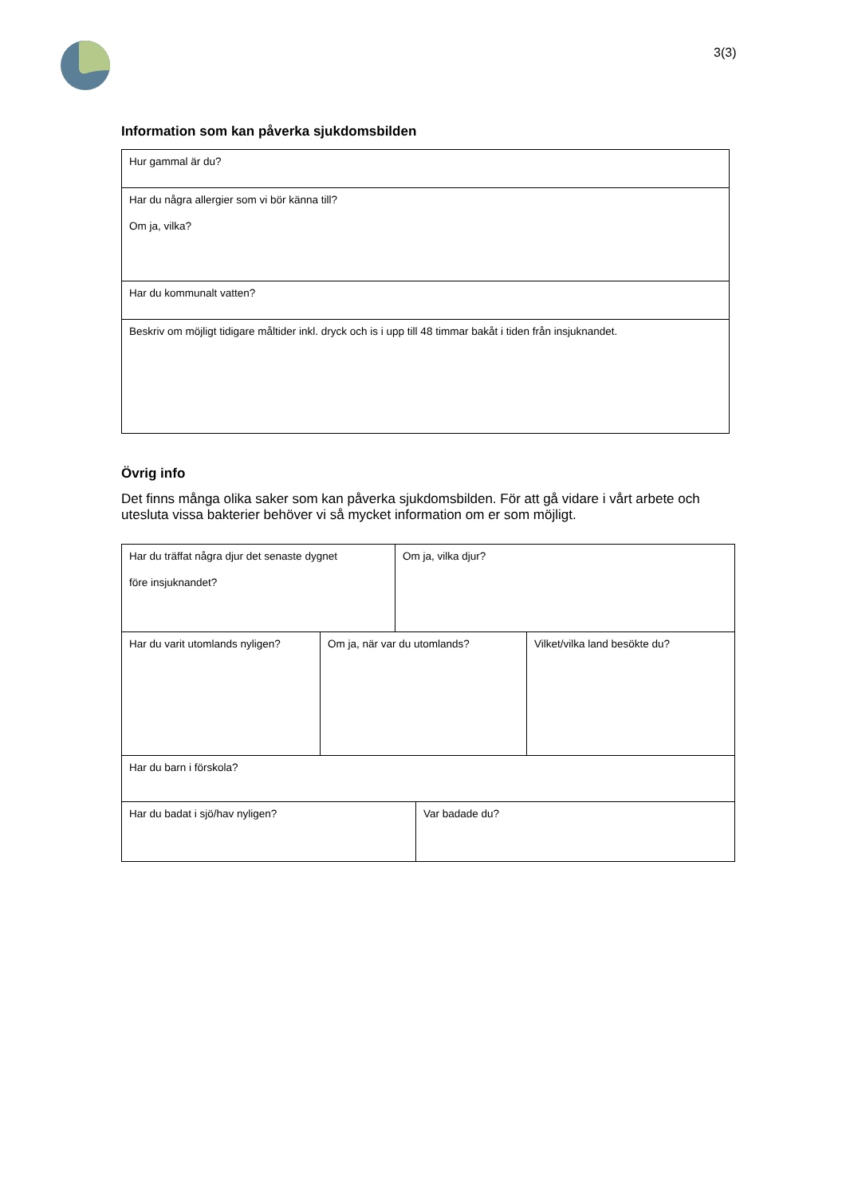3(3)
Information som kan påverka sjukdomsbilden
| Hur gammal är du? |
| Har du några allergier som vi bör känna till? Om ja, vilka? |
| Har du kommunalt vatten? |
| Beskriv om möjligt tidigare måltider inkl. dryck och is i upp till 48 timmar bakåt i tiden från insjuknandet. |
Övrig info
Det finns många olika saker som kan påverka sjukdomsbilden. För att gå vidare i vårt arbete och utesluta vissa bakterier behöver vi så mycket information om er som möjligt.
| Har du träffat några djur det senaste dygnet före insjuknandet? | Om ja, vilka djur? |
| Har du varit utomlands nyligen? | Om ja, när var du utomlands? | Vilket/vilka land besökte du? |
| Har du barn i förskola? | | |
| Har du badat i sjö/hav nyligen? | Var badade du? |